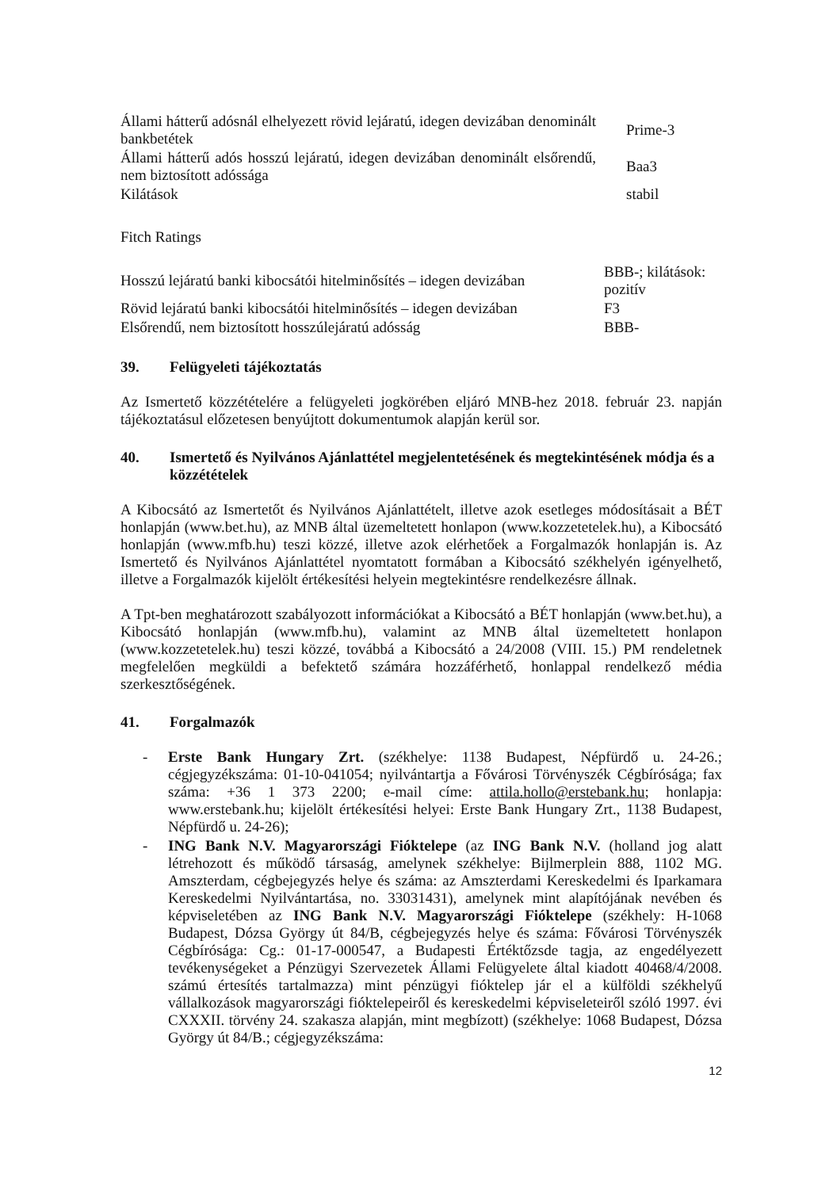| Állami hátterű adósnál elhelyezett rövid lejáratú, idegen devizában denominált bankbetétek | Prime-3 |
| Állami hátterű adós hosszú lejáratú, idegen devizában denominált elsőrendű, nem biztosított adóssága | Baa3 |
| Kilátások | stabil |
Fitch Ratings
| Hosszú lejáratú banki kibocsátói hitelminősítés – idegen devizában | BBB-; kilátások: pozitív |
| Rövid lejáratú banki kibocsátói hitelminősítés – idegen devizában | F3 |
| Elsőrendű, nem biztosított hosszúlejáratú adósság | BBB- |
39. Felügyeleti tájékoztatás
Az Ismertető közzétételére a felügyeleti jogkörében eljáró MNB-hez 2018. február 23. napján tájékoztatásul előzetesen benyújtott dokumentumok alapján kerül sor.
40. Ismertető és Nyilvános Ajánlattétel megjelentetésének és megtekintésének módja és a közzétételek
A Kibocsátó az Ismertetőt és Nyilvános Ajánlattételt, illetve azok esetleges módosításait a BÉT honlapján (www.bet.hu), az MNB által üzemeltetett honlapon (www.kozzetetelek.hu), a Kibocsátó honlapján (www.mfb.hu) teszi közzé, illetve azok elérhetőek a Forgalmazók honlapján is. Az Ismertető és Nyilvános Ajánlattétel nyomtatott formában a Kibocsátó székhelyén igényelhető, illetve a Forgalmazók kijelölt értékesítési helyein megtekintésre rendelkezésre állnak.
A Tpt-ben meghatározott szabályozott információkat a Kibocsátó a BÉT honlapján (www.bet.hu), a Kibocsátó honlapján (www.mfb.hu), valamint az MNB által üzemeltetett honlapon (www.kozzetetelek.hu) teszi közzé, továbbá a Kibocsátó a 24/2008 (VIII. 15.) PM rendeletnek megfelelően megküldi a befektető számára hozzáférhető, honlappal rendelkező média szerkesztőségének.
41. Forgalmazók
- Erste Bank Hungary Zrt. (székhelye: 1138 Budapest, Népfürdő u. 24-26.; cégjegyzékszáma: 01-10-041054; nyilvántartja a Fővárosi Törvényszék Cégbírósága; fax száma: +36 1 373 2200; e-mail címe: attila.hollo@erstebank.hu; honlapja: www.erstebank.hu; kijelölt értékesítési helyei: Erste Bank Hungary Zrt., 1138 Budapest, Népfürdő u. 24-26);
- ING Bank N.V. Magyarországi Fióktelepe (az ING Bank N.V. (holland jog alatt létrehozott és működő társaság, amelynek székhelye: Bijlmerplein 888, 1102 MG. Amszterdam, cégbejegyzés helye és száma: az Amszterdami Kereskedelmi és Iparkamara Kereskedelmi Nyilvántartása, no. 33031431), amelynek mint alapítójának nevében és képviseletében az ING Bank N.V. Magyarországi Fióktelepe (székhely: H-1068 Budapest, Dózsa György út 84/B, cégbejegyzés helye és száma: Fővárosi Törvényszék Cégbírósága: Cg.: 01-17-000547, a Budapesti Értéktőzsde tagja, az engedélyezett tevékenységeket a Pénzügyi Szervezetek Állami Felügyelete által kiadott 40468/4/2008. számú értesítés tartalmazza) mint pénzügyi fióktelep jár el a külföldi székhelyű vállalkozások magyarországi fióktelepeiről és kereskedelmi képviseleteiről szóló 1997. évi CXXXII. törvény 24. szakasza alapján, mint megbízott) (székhelye: 1068 Budapest, Dózsa György út 84/B.; cégjegyzékszáma:
12